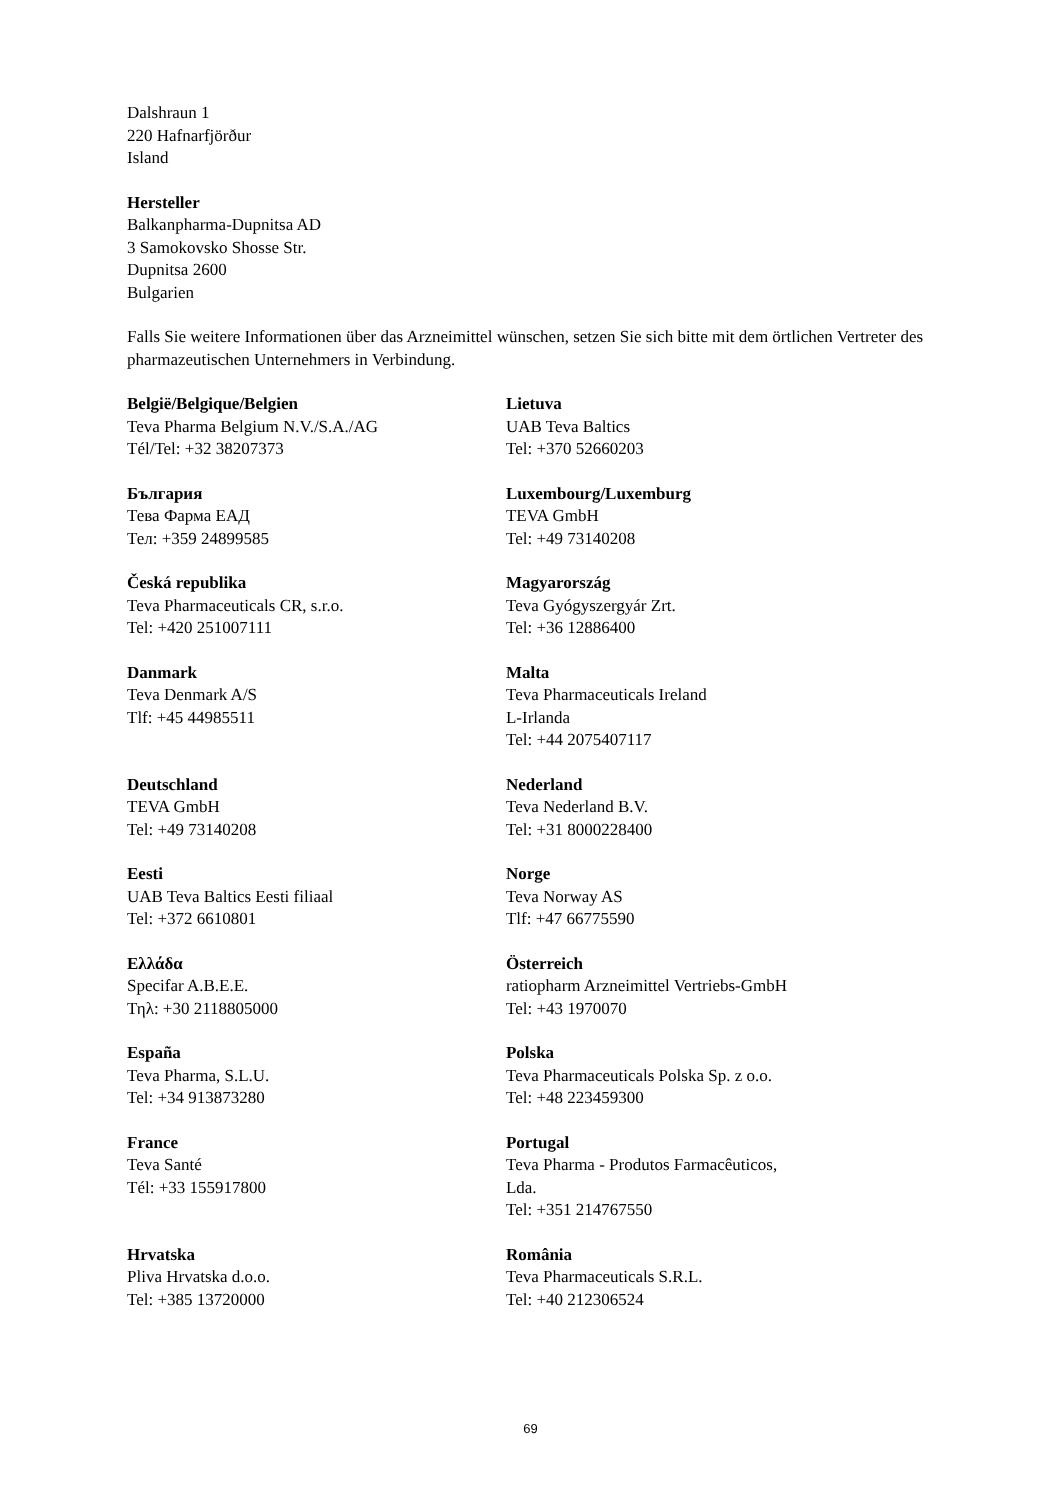Dalshraun 1
220 Hafnarfjörður
Island
Hersteller
Balkanpharma-Dupnitsa AD
3 Samokovsko Shosse Str.
Dupnitsa 2600
Bulgarien
Falls Sie weitere Informationen über das Arzneimittel wünschen, setzen Sie sich bitte mit dem örtlichen Vertreter des pharmazeutischen Unternehmers in Verbindung.
| België/Belgique/Belgien Teva Pharma Belgium N.V./S.A./AG Tél/Tel: +32 38207373 | Lietuva UAB Teva Baltics Tel: +370 52660203 |
| България Тева Фарма ЕАД Тел: +359 24899585 | Luxembourg/Luxemburg TEVA GmbH Tel: +49 73140208 |
| Česká republika Teva Pharmaceuticals CR, s.r.o. Tel: +420 251007111 | Magyarország Teva Gyógyszergyár Zrt. Tel: +36 12886400 |
| Danmark Teva Denmark A/S Tlf: +45 44985511 | Malta Teva Pharmaceuticals Ireland L-Irlanda Tel: +44 2075407117 |
| Deutschland TEVA GmbH Tel: +49 73140208 | Nederland Teva Nederland B.V. Tel: +31 8000228400 |
| Eesti UAB Teva Baltics Eesti filiaal Tel: +372 6610801 | Norge Teva Norway AS Tlf: +47 66775590 |
| Ελλάδα Specifar A.B.E.E. Τηλ: +30 2118805000 | Österreich ratiopharm Arzneimittel Vertriebs-GmbH Tel: +43 1970070 |
| España Teva Pharma, S.L.U. Tel: +34 913873280 | Polska Teva Pharmaceuticals Polska Sp. z o.o. Tel: +48 223459300 |
| France Teva Santé Tél: +33 155917800 | Portugal Teva Pharma - Produtos Farmacêuticos, Lda. Tel: +351 214767550 |
| Hrvatska Pliva Hrvatska d.o.o. Tel: +385 13720000 | România Teva Pharmaceuticals S.R.L. Tel: +40 212306524 |
69